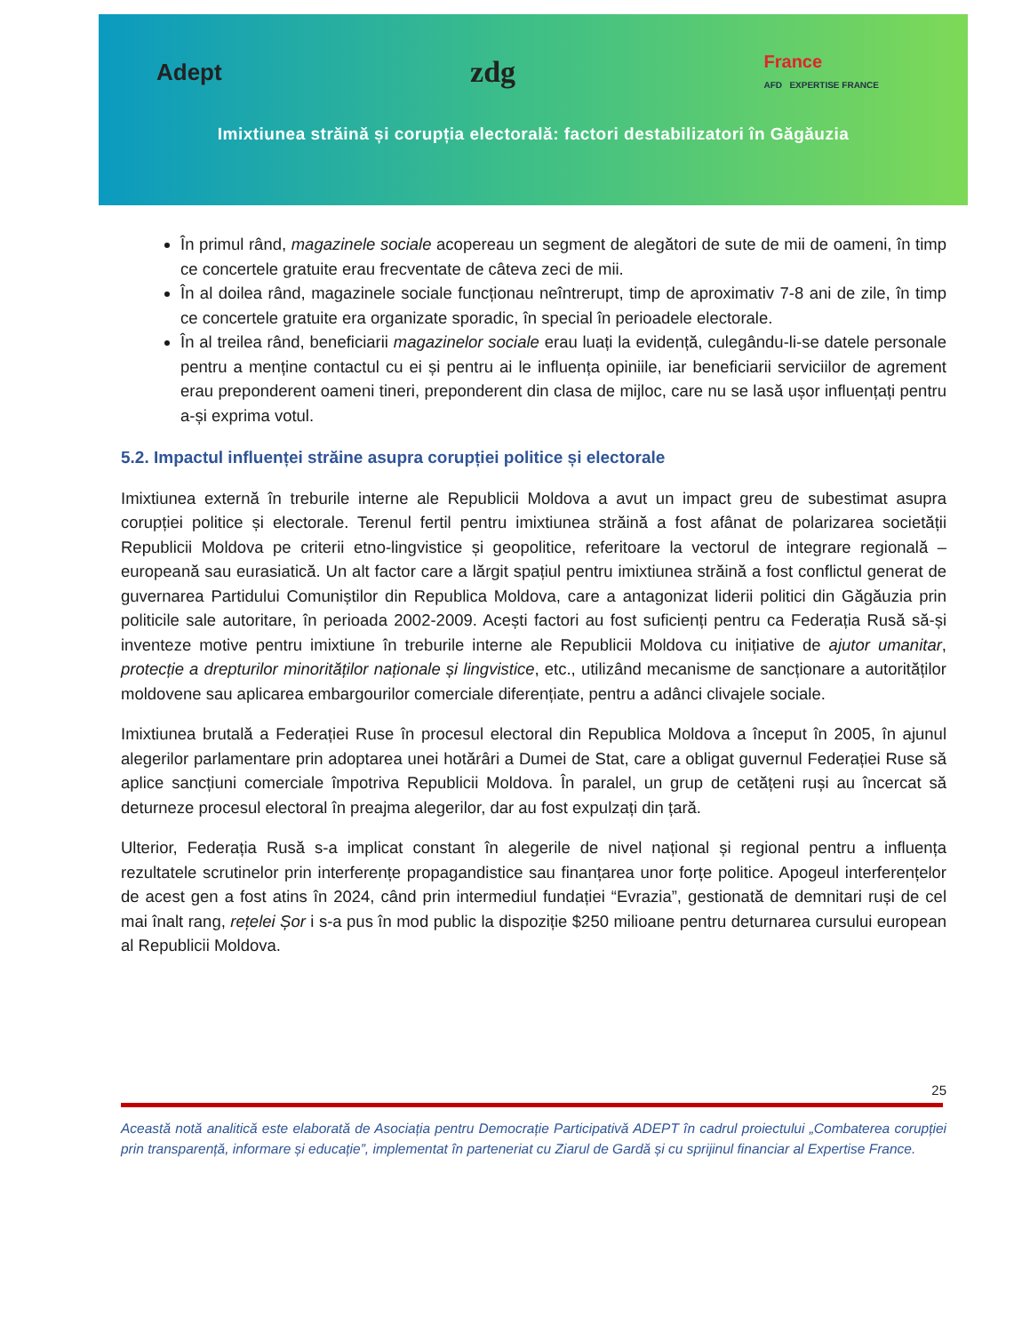Adept zdg France
AFD EXPERTISE FRANCE
Imixtiunea străină și corupția electorală: factori destabilizatori în Găgăuzia
În primul rând, magazinele sociale acopereau un segment de alegători de sute de mii de oameni, în timp ce concertele gratuite erau frecventate de câteva zeci de mii.
În al doilea rând, magazinele sociale funcționau neîntrerupt, timp de aproximativ 7-8 ani de zile, în timp ce concertele gratuite era organizate sporadic, în special în perioadele electorale.
În al treilea rând, beneficiarii magazinelor sociale erau luați la evidență, culegându-li-se datele personale pentru a menține contactul cu ei și pentru ai le influența opiniile, iar beneficiarii serviciilor de agrement erau preponderent oameni tineri, preponderent din clasa de mijloc, care nu se lasă ușor influențați pentru a-și exprima votul.
5.2. Impactul influenței străine asupra corupției politice și electorale
Imixtiunea externă în treburile interne ale Republicii Moldova a avut un impact greu de subestimat asupra corupției politice și electorale. Terenul fertil pentru imixtiunea străină a fost afânat de polarizarea societății Republicii Moldova pe criterii etno-lingvistice și geopolitice, referitoare la vectorul de integrare regională – europeană sau eurasiatică. Un alt factor care a lărgit spațiul pentru imixtiunea străină a fost conflictul generat de guvernarea Partidului Comuniștilor din Republica Moldova, care a antagonizat liderii politici din Găgăuzia prin politicile sale autoritare, în perioada 2002-2009. Acești factori au fost suficienți pentru ca Federația Rusă să-și inventeze motive pentru imixtiune în treburile interne ale Republicii Moldova cu inițiative de ajutor umanitar, protecție a drepturilor minorităților naționale și lingvistice, etc., utilizând mecanisme de sancționare a autorităților moldovene sau aplicarea embargourilor comerciale diferențiate, pentru a adânci clivajele sociale.
Imixtiunea brutală a Federației Ruse în procesul electoral din Republica Moldova a început în 2005, în ajunul alegerilor parlamentare prin adoptarea unei hotărâri a Dumei de Stat, care a obligat guvernul Federației Ruse să aplice sancțiuni comerciale împotriva Republicii Moldova. În paralel, un grup de cetățeni ruși au încercat să deturneze procesul electoral în preajma alegerilor, dar au fost expulzați din țară.
Ulterior, Federația Rusă s-a implicat constant în alegerile de nivel național și regional pentru a influența rezultatele scrutinelor prin interferențe propagandistice sau finanțarea unor forțe politice. Apogeul interferențelor de acest gen a fost atins în 2024, când prin intermediul fundației “Evrazia”, gestionată de demnitari ruși de cel mai înalt rang, rețelei Șor i s-a pus în mod public la dispoziție $250 milioane pentru deturnarea cursului european al Republicii Moldova.
25
Această notă analitică este elaborată de Asociația pentru Democrație Participativă ADEPT în cadrul proiectului „Combaterea corupției prin transparență, informare și educație”, implementat în parteneriat cu Ziarul de Gardă și cu sprijinul financiar al Expertise France.